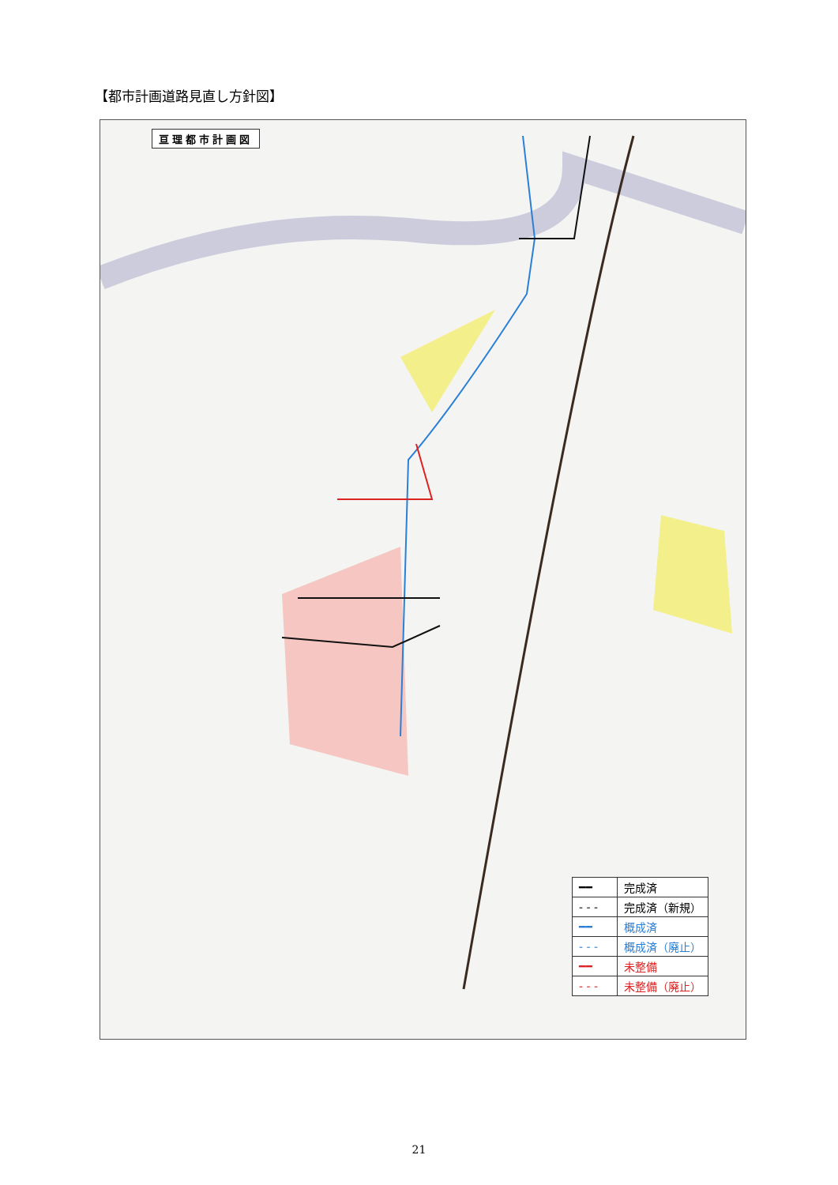【都市計画道路見直し方針図】
亘理都市計画図
| ━━ | 完成済 |
| - - - | 完成済（新規） |
| ━━ | 概成済 |
| - - - | 概成済（廃止） |
| ━━ | 未整備 |
| - - - | 未整備（廃止） |
21